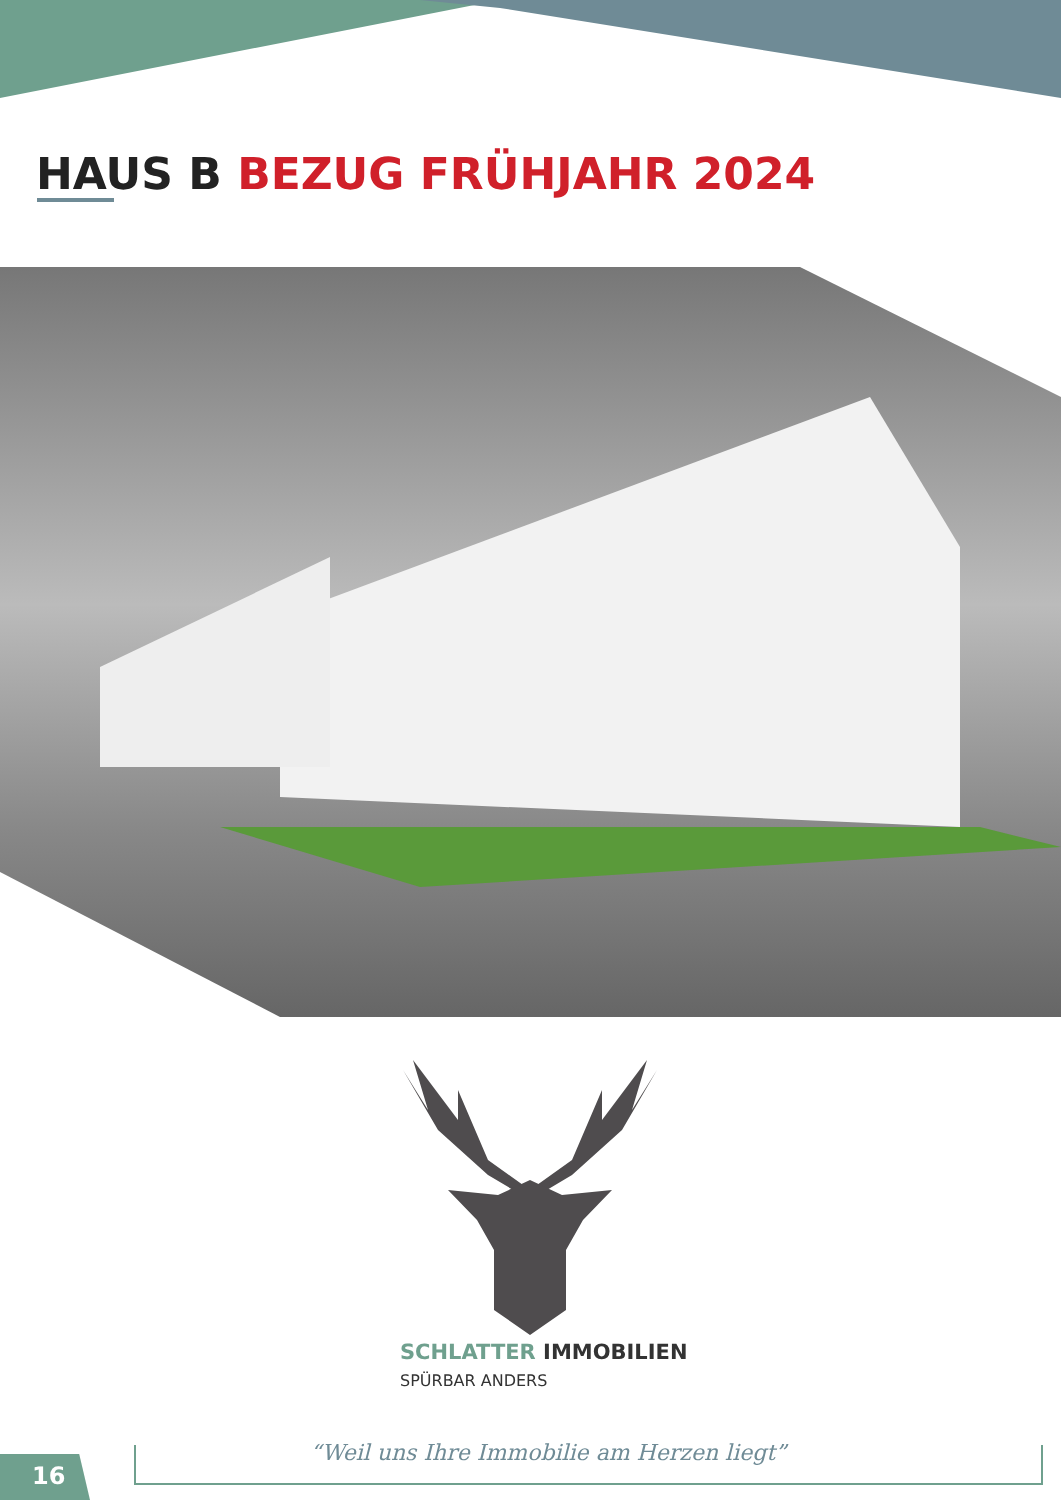HAUS B BEZUG FRÜHJAHR 2024
SCHLATTER IMMOBILIEN
SPÜRBAR ANDERS
“Weil uns Ihre Immobilie am Herzen liegt”
16